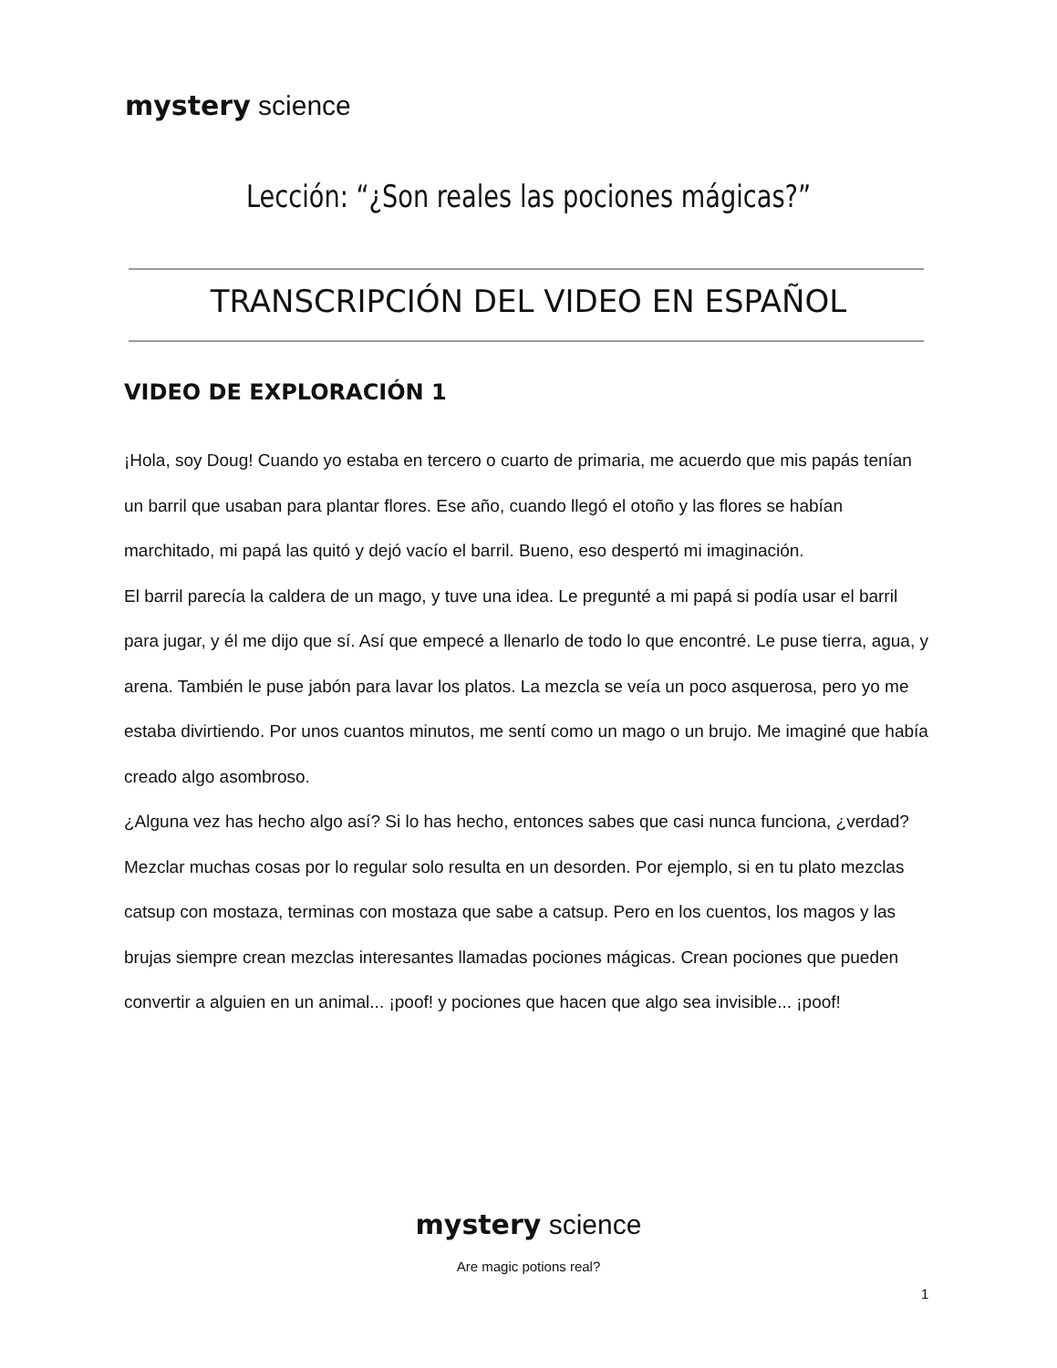mystery science
Lección: “¿Son reales las pociones mágicas?”
TRANSCRIPCIÓN DEL VIDEO EN ESPAÑOL
VIDEO DE EXPLORACIÓN 1
¡Hola, soy Doug! Cuando yo estaba en tercero o cuarto de primaria, me acuerdo que mis papás tenían un barril que usaban para plantar flores. Ese año, cuando llegó el otoño y las flores se habían marchitado, mi papá las quitó y dejó vacío el barril. Bueno, eso despertó mi imaginación.
El barril parecía la caldera de un mago, y tuve una idea. Le pregunté a mi papá si podía usar el barril para jugar, y él me dijo que sí. Así que empecé a llenarlo de todo lo que encontré. Le puse tierra, agua, y arena. También le puse jabón para lavar los platos. La mezcla se veía un poco asquerosa, pero yo me estaba divirtiendo. Por unos cuantos minutos, me sentí como un mago o un brujo. Me imaginé que había creado algo asombroso.
¿Alguna vez has hecho algo así? Si lo has hecho, entonces sabes que casi nunca funciona, ¿verdad? Mezclar muchas cosas por lo regular solo resulta en un desorden. Por ejemplo, si en tu plato mezclas catsup con mostaza, terminas con mostaza que sabe a catsup. Pero en los cuentos, los magos y las brujas siempre crean mezclas interesantes llamadas pociones mágicas. Crean pociones que pueden convertir a alguien en un animal... ¡poof! y pociones que hacen que algo sea invisible... ¡poof!
mystery science
Are magic potions real?
1